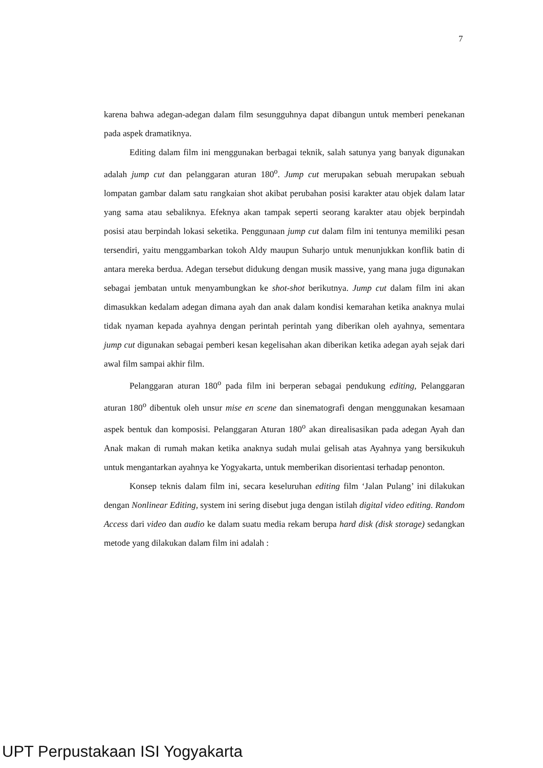7
karena bahwa adegan-adegan dalam film sesungguhnya dapat dibangun untuk memberi penekanan pada aspek dramatiknya.
Editing dalam film ini menggunakan berbagai teknik, salah satunya yang banyak digunakan adalah jump cut dan pelanggaran aturan 180<sup>o</sup>. Jump cut merupakan sebuah merupakan sebuah lompatan gambar dalam satu rangkaian shot akibat perubahan posisi karakter atau objek dalam latar yang sama atau sebaliknya. Efeknya akan tampak seperti seorang karakter atau objek berpindah posisi atau berpindah lokasi seketika. Penggunaan jump cut dalam film ini tentunya memiliki pesan tersendiri, yaitu menggambarkan tokoh Aldy maupun Suharjo untuk menunjukkan konflik batin di antara mereka berdua. Adegan tersebut didukung dengan musik massive, yang mana juga digunakan sebagai jembatan untuk menyambungkan ke shot-shot berikutnya. Jump cut dalam film ini akan dimasukkan kedalam adegan dimana ayah dan anak dalam kondisi kemarahan ketika anaknya mulai tidak nyaman kepada ayahnya dengan perintah perintah yang diberikan oleh ayahnya, sementara jump cut digunakan sebagai pemberi kesan kegelisahan akan diberikan ketika adegan ayah sejak dari awal film sampai akhir film.
Pelanggaran aturan 180<sup>o</sup> pada film ini berperan sebagai pendukung editing, Pelanggaran aturan 180<sup>o</sup> dibentuk oleh unsur mise en scene dan sinematografi dengan menggunakan kesamaan aspek bentuk dan komposisi. Pelanggaran Aturan 180<sup>o</sup> akan direalisasikan pada adegan Ayah dan Anak makan di rumah makan ketika anaknya sudah mulai gelisah atas Ayahnya yang bersikukuh untuk mengantarkan ayahnya ke Yogyakarta, untuk memberikan disorientasi terhadap penonton.
Konsep teknis dalam film ini, secara keseluruhan editing film ‘Jalan Pulang’ ini dilakukan dengan Nonlinear Editing, system ini sering disebut juga dengan istilah digital video editing. Random Access dari video dan audio ke dalam suatu media rekam berupa hard disk (disk storage) sedangkan metode yang dilakukan dalam film ini adalah :
UPT Perpustakaan ISI Yogyakarta